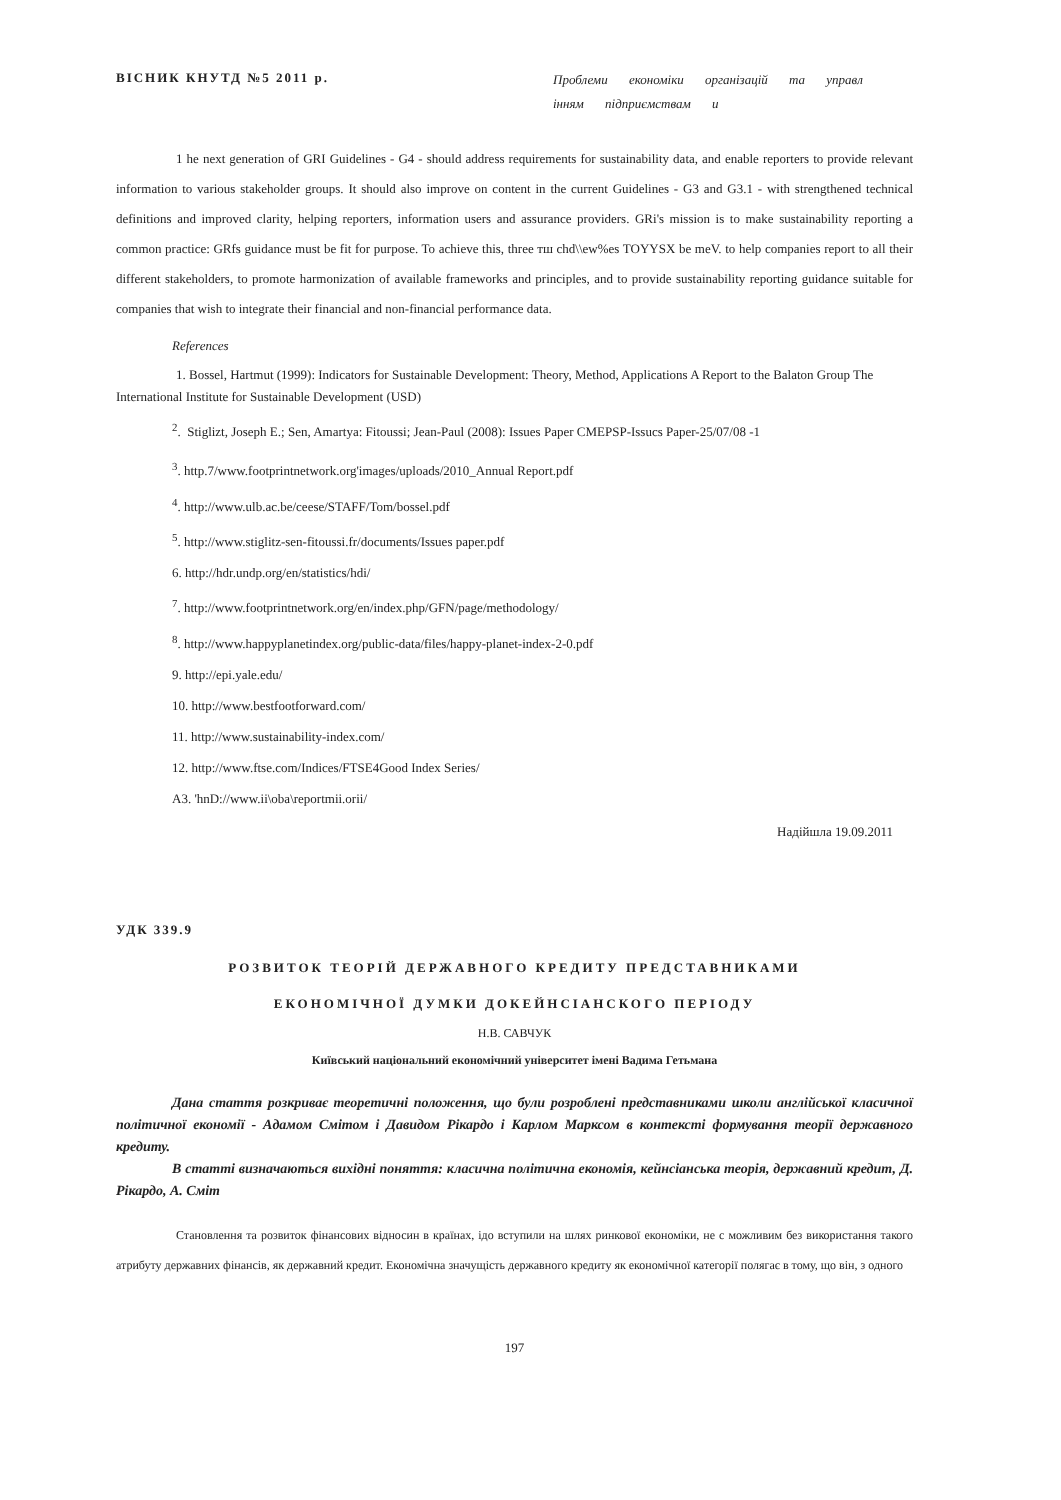ВІСНИК КНУТД №5 2011 р.
Проблеми економіки організацій та управл інням підприємствам и
1 he next generation of GRI Guidelines - G4 - should address requirements for sustainability data, and enable reporters to provide relevant information to various stakeholder groups. It should also improve on content in the current Guidelines - G3 and G3.1 - with strengthened technical definitions and improved clarity, helping reporters, information users and assurance providers. GRi's mission is to make sustainability reporting a common practice: GRfs guidance must be fit for purpose. To achieve this, three тш chd\\ew%es TOYYSX be meV. to help companies report to all their different stakeholders, to promote harmonization of available frameworks and principles, and to provide sustainability reporting guidance suitable for companies that wish to integrate their financial and non-financial performance data.
References
1. Bossel, Hartmut (1999): Indicators for Sustainable Development: Theory, Method, Applications A Report to the Balaton Group The International Institute for Sustainable Development (USD)
<sup>2</sup>. Stiglizt, Joseph E.; Sen, Amartya: Fitoussi; Jean-Paul (2008): Issues Paper CMEPSP-Issucs Paper-25/07/08 -1
<sup>3</sup>. http.7/www.footprintnetwork.org'images/uploads/2010_Annual Report.pdf
<sup>4</sup>. http://www.ulb.ac.be/ceese/STAFF/Tom/bossel.pdf
<sup>5</sup>. http://www.stiglitz-sen-fitoussi.fr/documents/Issues paper.pdf
6. http://hdr.undp.org/en/statistics/hdi/
<sup>7</sup>. http://www.footprintnetwork.org/en/index.php/GFN/page/methodology/
<sup>8</sup>. http://www.happyplanetindex.org/public-data/files/happy-planet-index-2-0.pdf
9. http://epi.yale.edu/
10. http://www.bestfootforward.com/
11. http://www.sustainability-index.com/
12. http://www.ftse.com/Indices/FTSE4Good Index Series/
A3. 'hnD://www.ii\oba\reportmii.orii/
Надійшла 19.09.2011
УДК 339.9
РОЗВИТОК ТЕОРІЙ ДЕРЖАВНОГО КРЕДИТУ ПРЕДСТАВНИКАМИ
ЕКОНОМІЧНОЇ ДУМКИ ДОКЕЙНСІАНСКОГО ПЕРІОДУ
Н.В. САВЧУК
Київський національний економічний університет імені Вадима Гетьмана
Дана стаття розкриває теоретичні положення, що були розроблені представниками школи англійської класичної політичної економії - Адамом Смітом і Давидом Рікардо і Карлом Марксом в контексті формування теорії державного кредиту.
В статті визначаються вихідні поняття: класична політична економія, кейнсіанська теорія, державний кредит, Д. Рікардо, А. Сміт
Становлення та розвиток фінансових відносин в країнах, ідо вступили на шлях ринкової економіки, не с можливим без використання такого атрибуту державних фінансів, як державний кредит. Економічна значущість державного кредиту як економічної категорії полягає в тому, що він, з одного
197